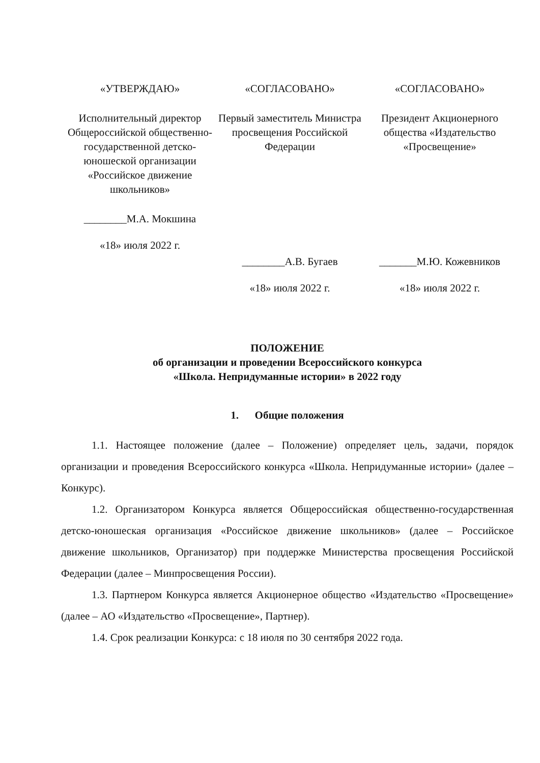«УТВЕРЖДАЮ»
Исполнительный директор Общероссийской общественно-государственной детско-юношеской организации «Российское движение школьников»
________М.А. Мокшина
«18» июля 2022 г.
«СОГЛАСОВАНО»
Первый заместитель Министра просвещения Российской Федерации
________А.В. Бугаев
«18» июля 2022 г.
«СОГЛАСОВАНО»
Президент Акционерного общества «Издательство «Просвещение»
_______М.Ю. Кожевников
«18» июля 2022 г.
ПОЛОЖЕНИЕ
об организации и проведении Всероссийского конкурса
«Школа. Непридуманные истории» в 2022 году
1. Общие положения
1.1. Настоящее положение (далее – Положение) определяет цель, задачи, порядок организации и проведения Всероссийского конкурса «Школа. Непридуманные истории» (далее – Конкурс).
1.2. Организатором Конкурса является Общероссийская общественно-государственная детско-юношеская организация «Российское движение школьников» (далее – Российское движение школьников, Организатор) при поддержке Министерства просвещения Российской Федерации (далее – Минпросвещения России).
1.3. Партнером Конкурса является Акционерное общество «Издательство «Просвещение» (далее – АО «Издательство «Просвещение», Партнер).
1.4. Срок реализации Конкурса: с 18 июля по 30 сентября 2022 года.